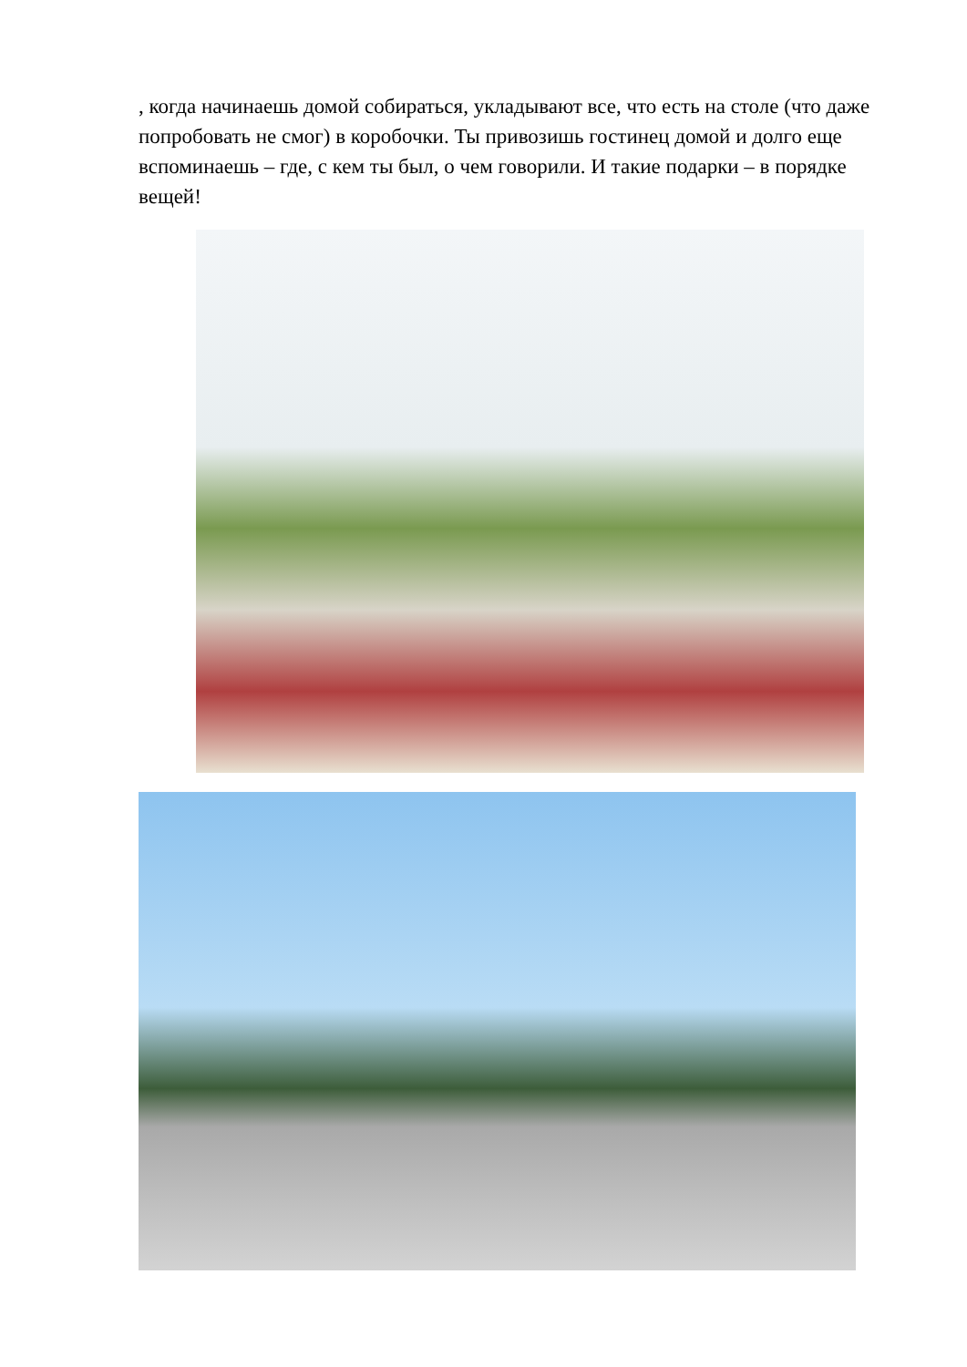, когда начинаешь домой собираться, укладывают все, что есть на столе (что даже попробовать не смог) в коробочки. Ты привозишь гостинец домой и долго еще вспоминаешь – где, с кем ты был, о чем говорили. И такие подарки – в порядке вещей!